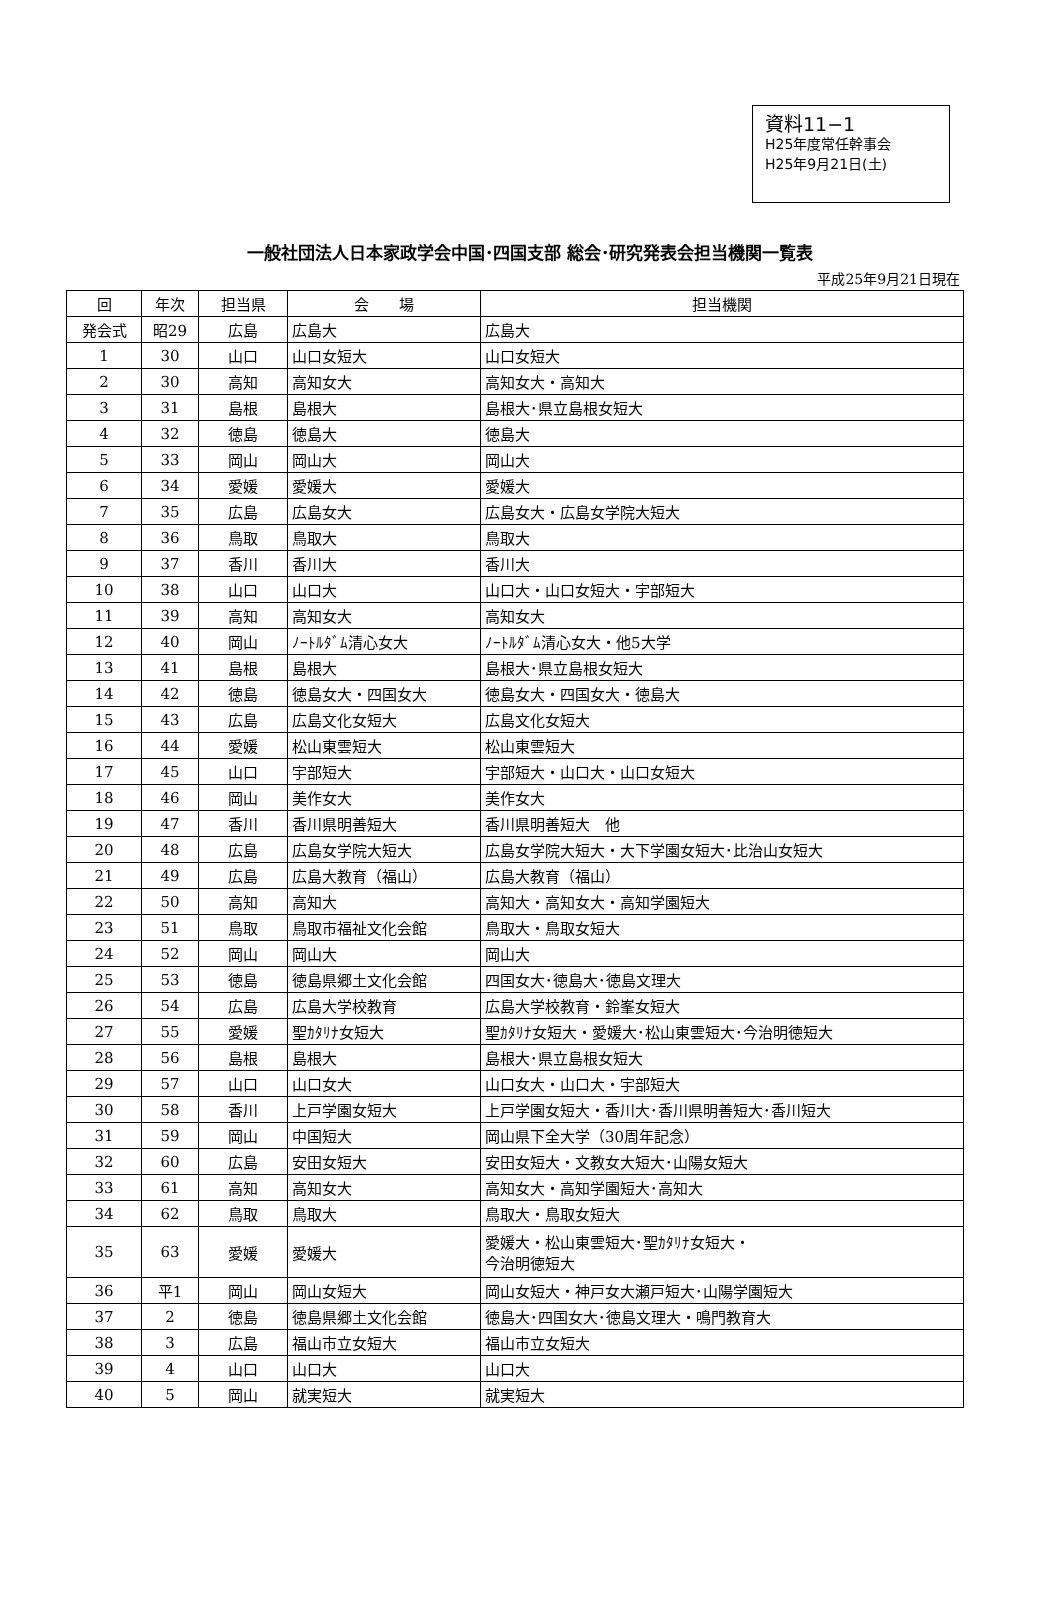資料11−1
H25年度常任幹事会
H25年9月21日(土)
一般社団法人日本家政学会中国･四国支部 総会･研究発表会担当機関一覧表
平成25年9月21日現在
| 回 | 年次 | 担当県 | 会 場 | 担当機関 |
| --- | --- | --- | --- | --- |
| 発会式 | 昭29 | 広島 | 広島大 | 広島大 |
| 1 | 30 | 山口 | 山口女短大 | 山口女短大 |
| 2 | 30 | 高知 | 高知女大 | 高知女大・高知大 |
| 3 | 31 | 島根 | 島根大 | 島根大･県立島根女短大 |
| 4 | 32 | 徳島 | 徳島大 | 徳島大 |
| 5 | 33 | 岡山 | 岡山大 | 岡山大 |
| 6 | 34 | 愛媛 | 愛媛大 | 愛媛大 |
| 7 | 35 | 広島 | 広島女大 | 広島女大・広島女学院大短大 |
| 8 | 36 | 鳥取 | 鳥取大 | 鳥取大 |
| 9 | 37 | 香川 | 香川大 | 香川大 |
| 10 | 38 | 山口 | 山口大 | 山口大・山口女短大・宇部短大 |
| 11 | 39 | 高知 | 高知女大 | 高知女大 |
| 12 | 40 | 岡山 | ﾉｰﾄﾙﾀﾞﾑ清心女大 | ﾉｰﾄﾙﾀﾞﾑ清心女大・他5大学 |
| 13 | 41 | 島根 | 島根大 | 島根大･県立島根女短大 |
| 14 | 42 | 徳島 | 徳島女大・四国女大 | 徳島女大・四国女大・徳島大 |
| 15 | 43 | 広島 | 広島文化女短大 | 広島文化女短大 |
| 16 | 44 | 愛媛 | 松山東雲短大 | 松山東雲短大 |
| 17 | 45 | 山口 | 宇部短大 | 宇部短大・山口大・山口女短大 |
| 18 | 46 | 岡山 | 美作女大 | 美作女大 |
| 19 | 47 | 香川 | 香川県明善短大 | 香川県明善短大 他 |
| 20 | 48 | 広島 | 広島女学院大短大 | 広島女学院大短大・大下学園女短大･比治山女短大 |
| 21 | 49 | 広島 | 広島大教育（福山） | 広島大教育（福山） |
| 22 | 50 | 高知 | 高知大 | 高知大・高知女大・高知学園短大 |
| 23 | 51 | 鳥取 | 鳥取市福祉文化会館 | 鳥取大・鳥取女短大 |
| 24 | 52 | 岡山 | 岡山大 | 岡山大 |
| 25 | 53 | 徳島 | 徳島県郷土文化会館 | 四国女大･徳島大･徳島文理大 |
| 26 | 54 | 広島 | 広島大学校教育 | 広島大学校教育・鈴峯女短大 |
| 27 | 55 | 愛媛 | 聖ｶﾀﾘﾅ女短大 | 聖ｶﾀﾘﾅ女短大・愛媛大･松山東雲短大･今治明徳短大 |
| 28 | 56 | 島根 | 島根大 | 島根大･県立島根女短大 |
| 29 | 57 | 山口 | 山口女大 | 山口女大・山口大・宇部短大 |
| 30 | 58 | 香川 | 上戸学園女短大 | 上戸学園女短大・香川大･香川県明善短大･香川短大 |
| 31 | 59 | 岡山 | 中国短大 | 岡山県下全大学（30周年記念） |
| 32 | 60 | 広島 | 安田女短大 | 安田女短大・文教女大短大･山陽女短大 |
| 33 | 61 | 高知 | 高知女大 | 高知女大・高知学園短大･高知大 |
| 34 | 62 | 鳥取 | 鳥取大 | 鳥取大・鳥取女短大 |
| 35 | 63 | 愛媛 | 愛媛大 | 愛媛大・松山東雲短大･聖ｶﾀﾘﾅ女短大・ 今治明徳短大 |
| 36 | 平1 | 岡山 | 岡山女短大 | 岡山女短大・神戸女大瀬戸短大･山陽学園短大 |
| 37 | 2 | 徳島 | 徳島県郷土文化会館 | 徳島大･四国女大･徳島文理大・鳴門教育大 |
| 38 | 3 | 広島 | 福山市立女短大 | 福山市立女短大 |
| 39 | 4 | 山口 | 山口大 | 山口大 |
| 40 | 5 | 岡山 | 就実短大 | 就実短大 |